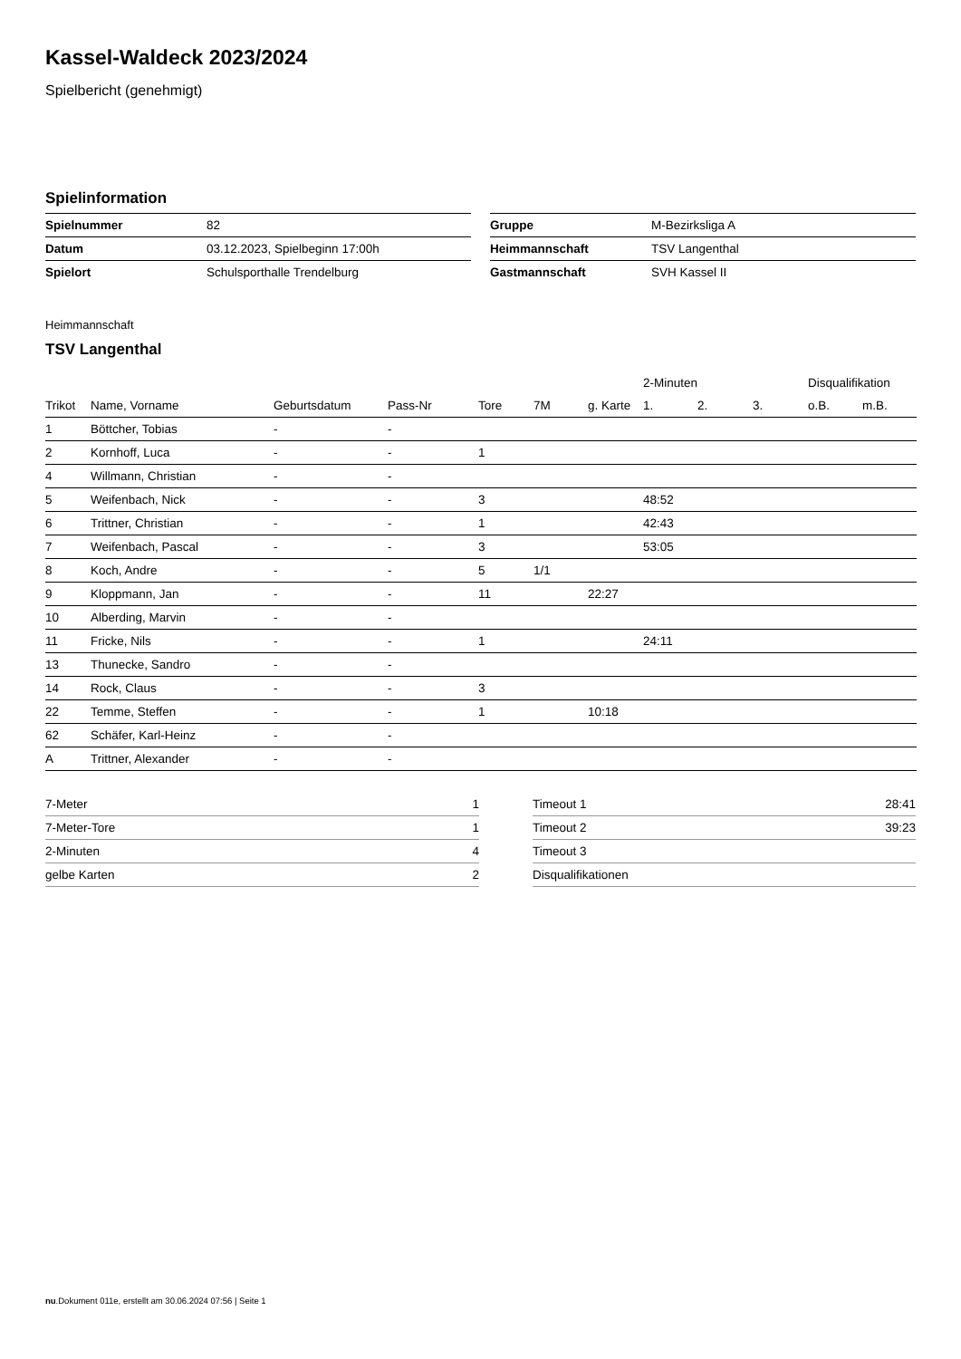Kassel-Waldeck 2023/2024
Spielbericht (genehmigt)
Spielinformation
| Spielnummer | 82 |
| Datum | 03.12.2023, Spielbeginn 17:00h |
| Spielort | Schulsporthalle Trendelburg |
| Gruppe | M-Bezirksliga A |
| Heimmannschaft | TSV Langenthal |
| Gastmannschaft | SVH Kassel II |
Heimmannschaft
TSV Langenthal
| | | | | | | | 2-Minuten | | | Disqualifikation | |
| --- | --- | --- | --- | --- | --- | --- | --- | --- | --- | --- | --- |
| Trikot | Name, Vorname | Geburtsdatum | Pass-Nr | Tore | 7M | g. Karte | 1. | 2. | 3. | o.B. | m.B. |
| 1 | Böttcher, Tobias | - | - | | | | | | | | |
| 2 | Kornhoff, Luca | - | - | 1 | | | | | | | |
| 4 | Willmann, Christian | - | - | | | | | | | | |
| 5 | Weifenbach, Nick | - | - | 3 | | | 48:52 | | | | |
| 6 | Trittner, Christian | - | - | 1 | | | 42:43 | | | | |
| 7 | Weifenbach, Pascal | - | - | 3 | | | 53:05 | | | | |
| 8 | Koch, Andre | - | - | 5 | 1/1 | | | | | | |
| 9 | Kloppmann, Jan | - | - | 11 | | 22:27 | | | | | |
| 10 | Alberding, Marvin | - | - | | | | | | | | |
| 11 | Fricke, Nils | - | - | 1 | | | 24:11 | | | | |
| 13 | Thunecke, Sandro | - | - | | | | | | | | |
| 14 | Rock, Claus | - | - | 3 | | | | | | | |
| 22 | Temme, Steffen | - | - | 1 | | 10:18 | | | | | |
| 62 | Schäfer, Karl-Heinz | - | - | | | | | | | | |
| A | Trittner, Alexander | - | - | | | | | | | | |
| 7-Meter | 1 |
| 7-Meter-Tore | 1 |
| 2-Minuten | 4 |
| gelbe Karten | 2 |
| Timeout 1 | 28:41 |
| Timeout 2 | 39:23 |
| Timeout 3 | |
| Disqualifikationen | |
nu.Dokument 011e, erstellt am 30.06.2024 07:56 | Seite 1